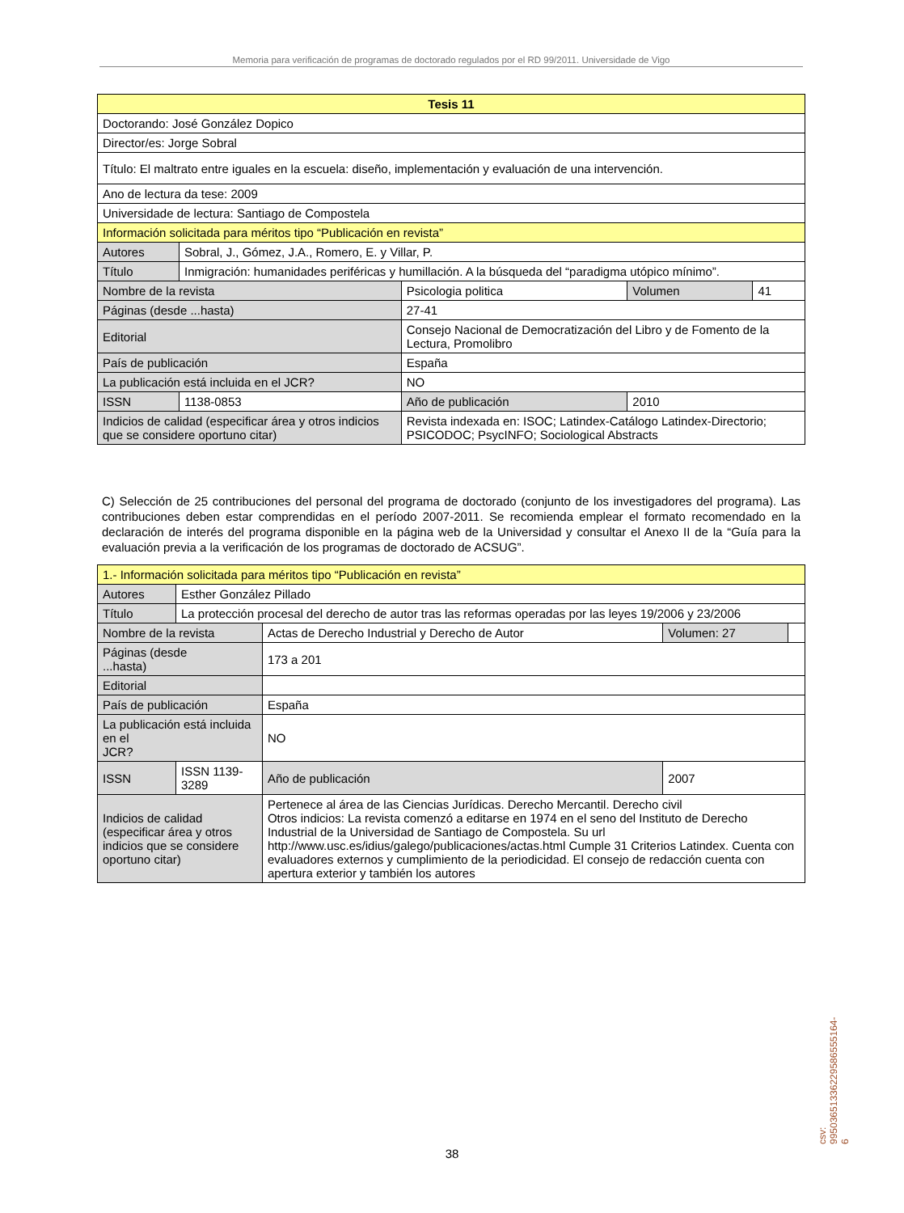Memoria para verificación de programas de doctorado regulados por el RD 99/2011. Universidade de Vigo
| Tesis 11 | | | | | |
| --- | --- | --- | --- | --- | --- |
| Doctorando: José González Dopico | | | | | |
| Director/es: Jorge Sobral | | | | | |
| Título: El maltrato entre iguales en la escuela: diseño, implementación y evaluación de una intervención. | | | | | |
| Ano de lectura da tese: 2009 | | | | | |
| Universidade de lectura: Santiago de Compostela | | | | | |
| Información solicitada para méritos tipo “Publicación en revista” | | | | | |
| Autores | Sobral, J., Gómez, J.A., Romero, E. y Villar, P. | | | | |
| Título | Inmigración: humanidades periféricas y humillación. A la búsqueda del “paradigma utópico mínimo”. | | | | |
| Nombre de la revista | | Psicologia politica | | Volumen | 41 |
| Páginas (desde ...hasta) | | 27-41 | | | |
| Editorial | | Consejo Nacional de Democratización del Libro y de Fomento de la Lectura, Promolibro | | | |
| País de publicación | | España | | | |
| La publicación está incluida en el JCR? | | | NO | | |
| ISSN | 1138-0853 | | Año de publicación | 2010 | |
| Indicios de calidad (especificar área y otros indicios que se considere oportuno citar) | | | Revista indexada en: ISOC; Latindex-Catálogo Latindex-Directorio; PSICODOC; PsycINFO; Sociological Abstracts | | |
C) Selección de 25 contribuciones del personal del programa de doctorado (conjunto de los investigadores del programa). Las contribuciones deben estar comprendidas en el período 2007-2011. Se recomienda emplear el formato recomendado en la declaración de interés del programa disponible en la página web de la Universidad y consultar el Anexo II de la “Guía para la evaluación previa a la verificación de los programas de doctorado de ACSUG”.
| 1.- Información solicitada para méritos tipo “Publicación en revista” | | | | | |
| Autores | Esther González Pillado | | | | |
| Título | La protección procesal del derecho de autor tras las reformas operadas por las leyes 19/2006 y 23/2006 | | | | |
| Nombre de la revista | | Actas de Derecho Industrial y Derecho de Autor | | Volumen: 27 | |
| Páginas (desde ...hasta) | | 173 a 201 | | | |
| Editorial | | | | | |
| País de publicación | | España | | | |
| La publicación está incluida en el JCR? | | | NO | | |
| ISSN | ISSN 1139-3289 | | Año de publicación | 2007 | |
| Indicios de calidad (especificar área y otros indicios que se considere oportuno citar) | | | Pertenece al área de las Ciencias Jurídicas. Derecho Mercantil. Derecho civil Otros indicios: La revista comenzó a editarse en 1974 en el seno del Instituto de Derecho Industrial de la Universidad de Santiago de Compostela. Su url http://www.usc.es/idius/galego/publicaciones/actas.html Cumple 31 Criterios Latindex. Cuenta con evaluadores externos y cumplimiento de la periodicidad. El consejo de redacción cuenta con apertura exterior y también los autores | | |
csv: 99503651336229586555164­6
38